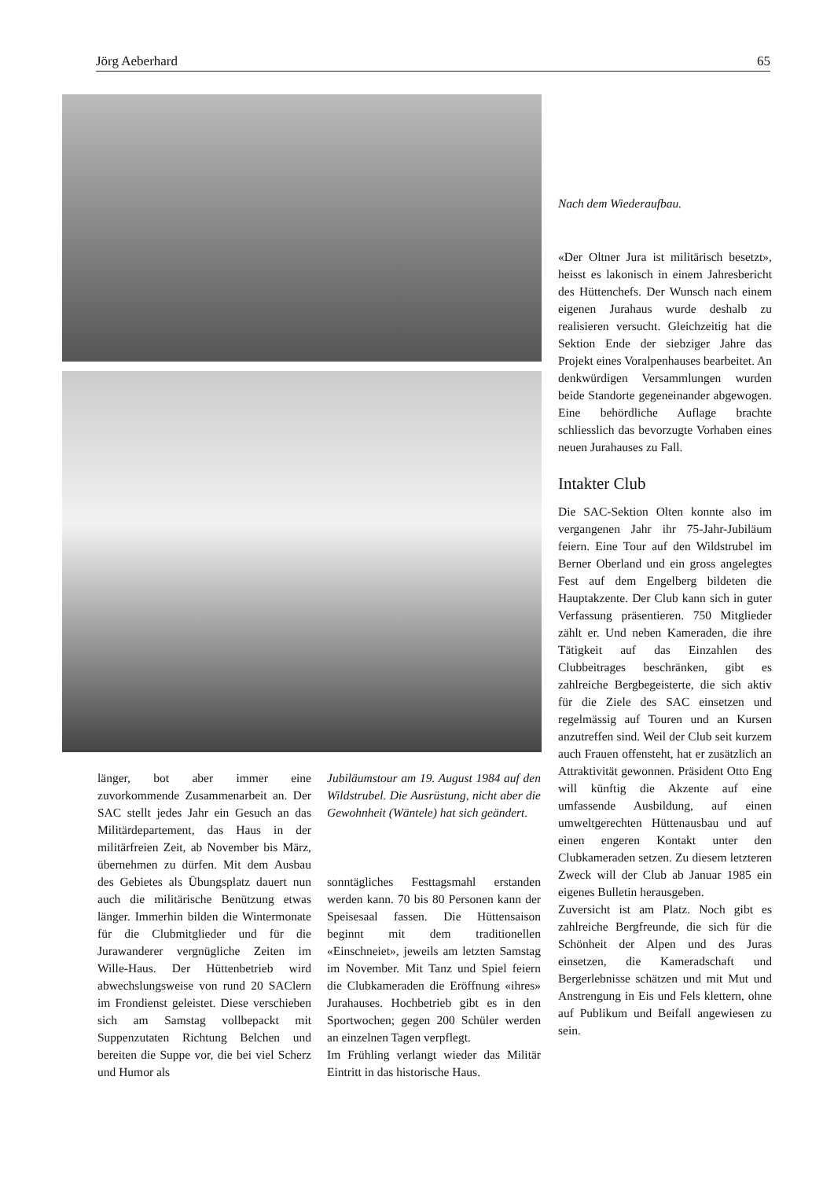Jörg Aeberhard 65
länger, bot aber immer eine zuvorkommende Zusammenarbeit an. Der SAC stellt jedes Jahr ein Gesuch an das Militärdepartement, das Haus in der militärfreien Zeit, ab November bis März, übernehmen zu dürfen. Mit dem Ausbau des Gebietes als Übungsplatz dauert nun auch die militärische Benützung etwas länger. Immerhin bilden die Wintermonate für die Clubmitglieder und für die Jurawanderer vergnügliche Zeiten im Wille-Haus. Der Hüttenbetrieb wird abwechslungsweise von rund 20 SAClern im Frondienst geleistet. Diese verschieben sich am Samstag vollbepackt mit Suppenzutaten Richtung Belchen und bereiten die Suppe vor, die bei viel Scherz und Humor als
Jubiläumstour am 19. August 1984 auf den Wildstrubel. Die Ausrüstung, nicht aber die Gewohnheit (Wäntele) hat sich geändert.
sonntägliches Festtagsmahl erstanden werden kann. 70 bis 80 Personen kann der Speisesaal fassen. Die Hüttensaison beginnt mit dem traditionellen «Einschneiet», jeweils am letzten Samstag im November. Mit Tanz und Spiel feiern die Clubkameraden die Eröffnung «ihres» Jurahauses. Hochbetrieb gibt es in den Sportwochen; gegen 200 Schüler werden an einzelnen Tagen verpflegt.
Im Frühling verlangt wieder das Militär Eintritt in das historische Haus.
Nach dem Wiederaufbau.
«Der Oltner Jura ist militärisch besetzt», heisst es lakonisch in einem Jahresbericht des Hüttenchefs. Der Wunsch nach einem eigenen Jurahaus wurde deshalb zu realisieren versucht. Gleichzeitig hat die Sektion Ende der siebziger Jahre das Projekt eines Voralpenhauses bearbeitet. An denkwürdigen Versammlungen wurden beide Standorte gegeneinander abgewogen. Eine behördliche Auflage brachte schliesslich das bevorzugte Vorhaben eines neuen Jurahauses zu Fall.
Intakter Club
Die SAC-Sektion Olten konnte also im vergangenen Jahr ihr 75-Jahr-Jubiläum feiern. Eine Tour auf den Wildstrubel im Berner Oberland und ein gross angelegtes Fest auf dem Engelberg bildeten die Hauptakzente. Der Club kann sich in guter Verfassung präsentieren. 750 Mitglieder zählt er. Und neben Kameraden, die ihre Tätigkeit auf das Einzahlen des Clubbeitrages beschränken, gibt es zahlreiche Bergbegeisterte, die sich aktiv für die Ziele des SAC einsetzen und regelmässig auf Touren und an Kursen anzutreffen sind. Weil der Club seit kurzem auch Frauen offensteht, hat er zusätzlich an Attraktivität gewonnen. Präsident Otto Eng will künftig die Akzente auf eine umfassende Ausbildung, auf einen umweltgerechten Hüttenausbau und auf einen engeren Kontakt unter den Clubkameraden setzen. Zu diesem letzteren Zweck will der Club ab Januar 1985 ein eigenes Bulletin herausgeben.
Zuversicht ist am Platz. Noch gibt es zahlreiche Bergfreunde, die sich für die Schönheit der Alpen und des Juras einsetzen, die Kameradschaft und Bergerlebnisse schätzen und mit Mut und Anstrengung in Eis und Fels klettern, ohne auf Publikum und Beifall angewiesen zu sein.